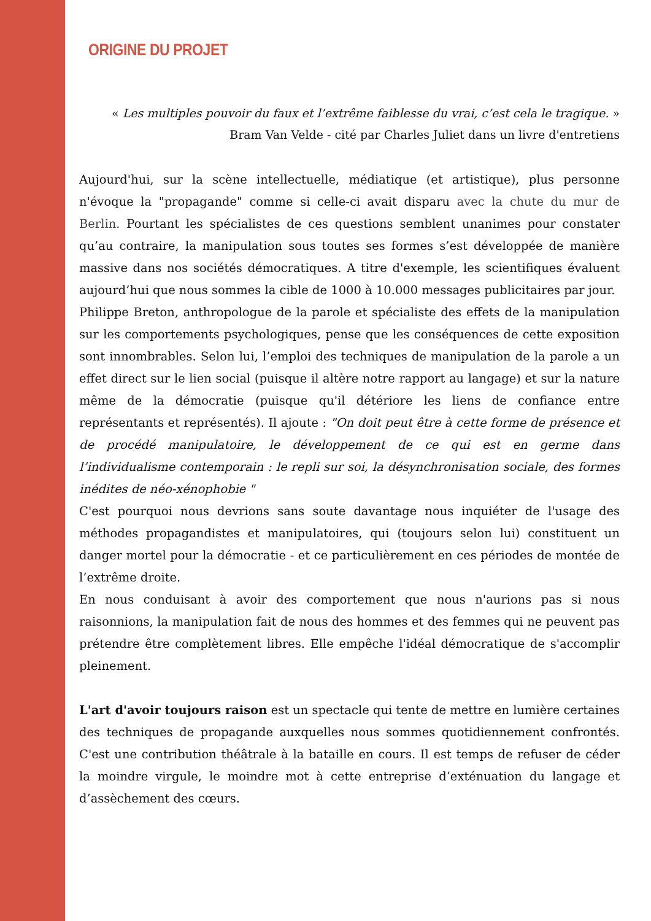ORIGINE DU PROJET
« Les multiples pouvoir du faux et l’extrême faiblesse du vrai, c’est cela le tragique. »
Bram Van Velde - cité par Charles Juliet dans un livre d'entretiens
Aujourd'hui, sur la scène intellectuelle, médiatique (et artistique), plus personne n'évoque la "propagande" comme si celle-ci avait disparu avec la chute du mur de Berlin. Pourtant les spécialistes de ces questions semblent unanimes pour constater qu’au contraire, la manipulation sous toutes ses formes s’est développée de manière massive dans nos sociétés démocratiques. A titre d'exemple, les scientifiques évaluent aujourd’hui que nous sommes la cible de 1000 à 10.000 messages publicitaires par jour.
Philippe Breton, anthropologue de la parole et spécialiste des effets de la manipulation sur les comportements psychologiques, pense que les conséquences de cette exposition sont innombrables. Selon lui, l’emploi des techniques de manipulation de la parole a un effet direct sur le lien social (puisque il altère notre rapport au langage) et sur la nature même de la démocratie (puisque qu'il détériore les liens de confiance entre représentants et représentés). Il ajoute : "On doit peut être à cette forme de présence et de procédé manipulatoire, le développement de ce qui est en germe dans l’individualisme contemporain : le repli sur soi, la désynchronisation sociale, des formes inédites de néo-xénophobie "
C'est pourquoi nous devrions sans soute davantage nous inquiéter de l'usage des méthodes propagandistes et manipulatoires, qui (toujours selon lui) constituent un danger mortel pour la démocratie - et ce particulièrement en ces périodes de montée de l’extrême droite.
En nous conduisant à avoir des comportement que nous n'aurions pas si nous raisonnions, la manipulation fait de nous des hommes et des femmes qui ne peuvent pas prétendre être complètement libres. Elle empêche l'idéal démocratique de s'accomplir pleinement.
L'art d'avoir toujours raison est un spectacle qui tente de mettre en lumière certaines des techniques de propagande auxquelles nous sommes quotidiennement confrontés. C'est une contribution théâtrale à la bataille en cours. Il est temps de refuser de céder la moindre virgule, le moindre mot à cette entreprise d’exténuation du langage et d’assèchement des cœurs.